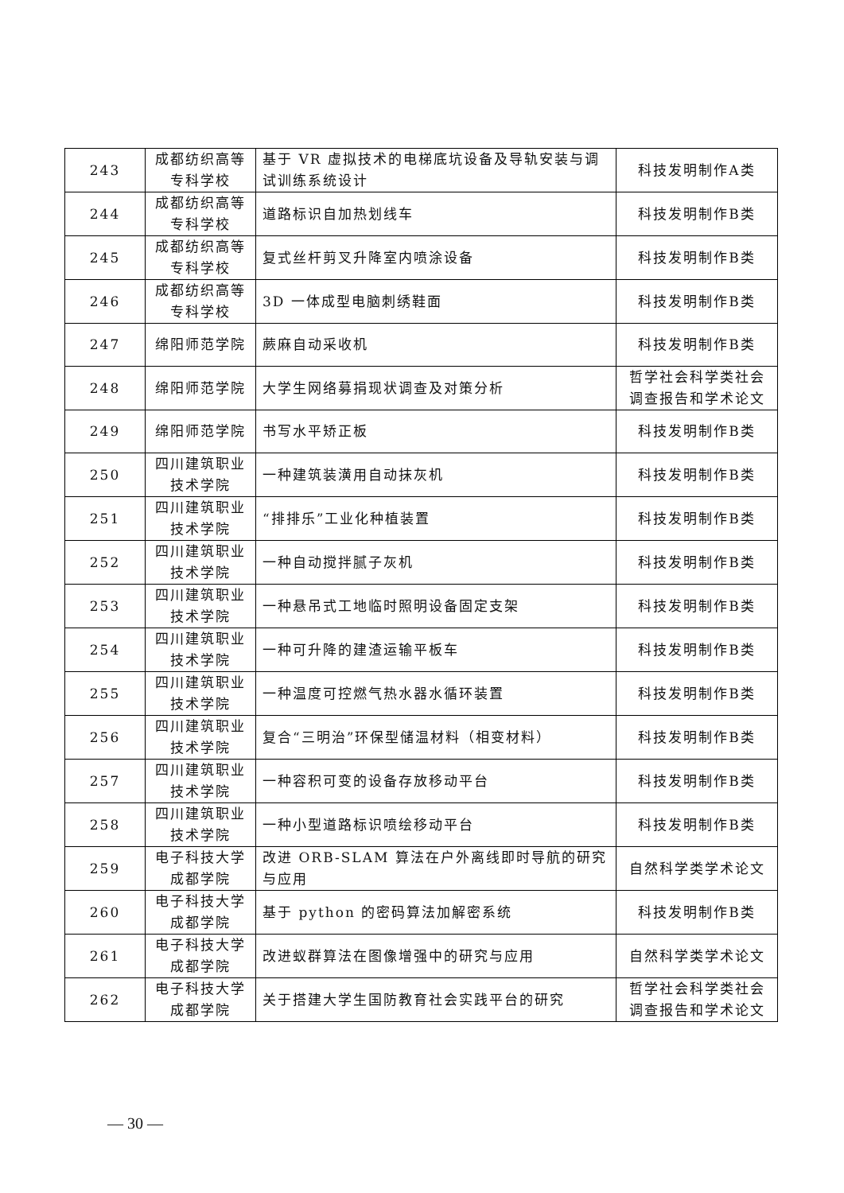| 243 | 成都纺织高等专科学校 | 基于 VR 虚拟技术的电梯底坑设备及导轨安装与调试训练系统设计 | 科技发明制作A类 |
| 244 | 成都纺织高等专科学校 | 道路标识自加热划线车 | 科技发明制作B类 |
| 245 | 成都纺织高等专科学校 | 复式丝杆剪叉升降室内喷涂设备 | 科技发明制作B类 |
| 246 | 成都纺织高等专科学校 | 3D 一体成型电脑刺绣鞋面 | 科技发明制作B类 |
| 247 | 绵阳师范学院 | 蕨麻自动采收机 | 科技发明制作B类 |
| 248 | 绵阳师范学院 | 大学生网络募捐现状调查及对策分析 | 哲学社会科学类社会调查报告和学术论文 |
| 249 | 绵阳师范学院 | 书写水平矫正板 | 科技发明制作B类 |
| 250 | 四川建筑职业技术学院 | 一种建筑装潢用自动抹灰机 | 科技发明制作B类 |
| 251 | 四川建筑职业技术学院 | “排排乐”工业化种植装置 | 科技发明制作B类 |
| 252 | 四川建筑职业技术学院 | 一种自动搅拌腻子灰机 | 科技发明制作B类 |
| 253 | 四川建筑职业技术学院 | 一种悬吊式工地临时照明设备固定支架 | 科技发明制作B类 |
| 254 | 四川建筑职业技术学院 | 一种可升降的建渣运输平板车 | 科技发明制作B类 |
| 255 | 四川建筑职业技术学院 | 一种温度可控燃气热水器水循环装置 | 科技发明制作B类 |
| 256 | 四川建筑职业技术学院 | 复合“三明治”环保型储温材料（相变材料） | 科技发明制作B类 |
| 257 | 四川建筑职业技术学院 | 一种容积可变的设备存放移动平台 | 科技发明制作B类 |
| 258 | 四川建筑职业技术学院 | 一种小型道路标识喷绘移动平台 | 科技发明制作B类 |
| 259 | 电子科技大学成都学院 | 改进 ORB-SLAM 算法在户外离线即时导航的研究与应用 | 自然科学类学术论文 |
| 260 | 电子科技大学成都学院 | 基于 python 的密码算法加解密系统 | 科技发明制作B类 |
| 261 | 电子科技大学成都学院 | 改进蚁群算法在图像增强中的研究与应用 | 自然科学类学术论文 |
| 262 | 电子科技大学成都学院 | 关于搭建大学生国防教育社会实践平台的研究 | 哲学社会科学类社会调查报告和学术论文 |
— 30 —